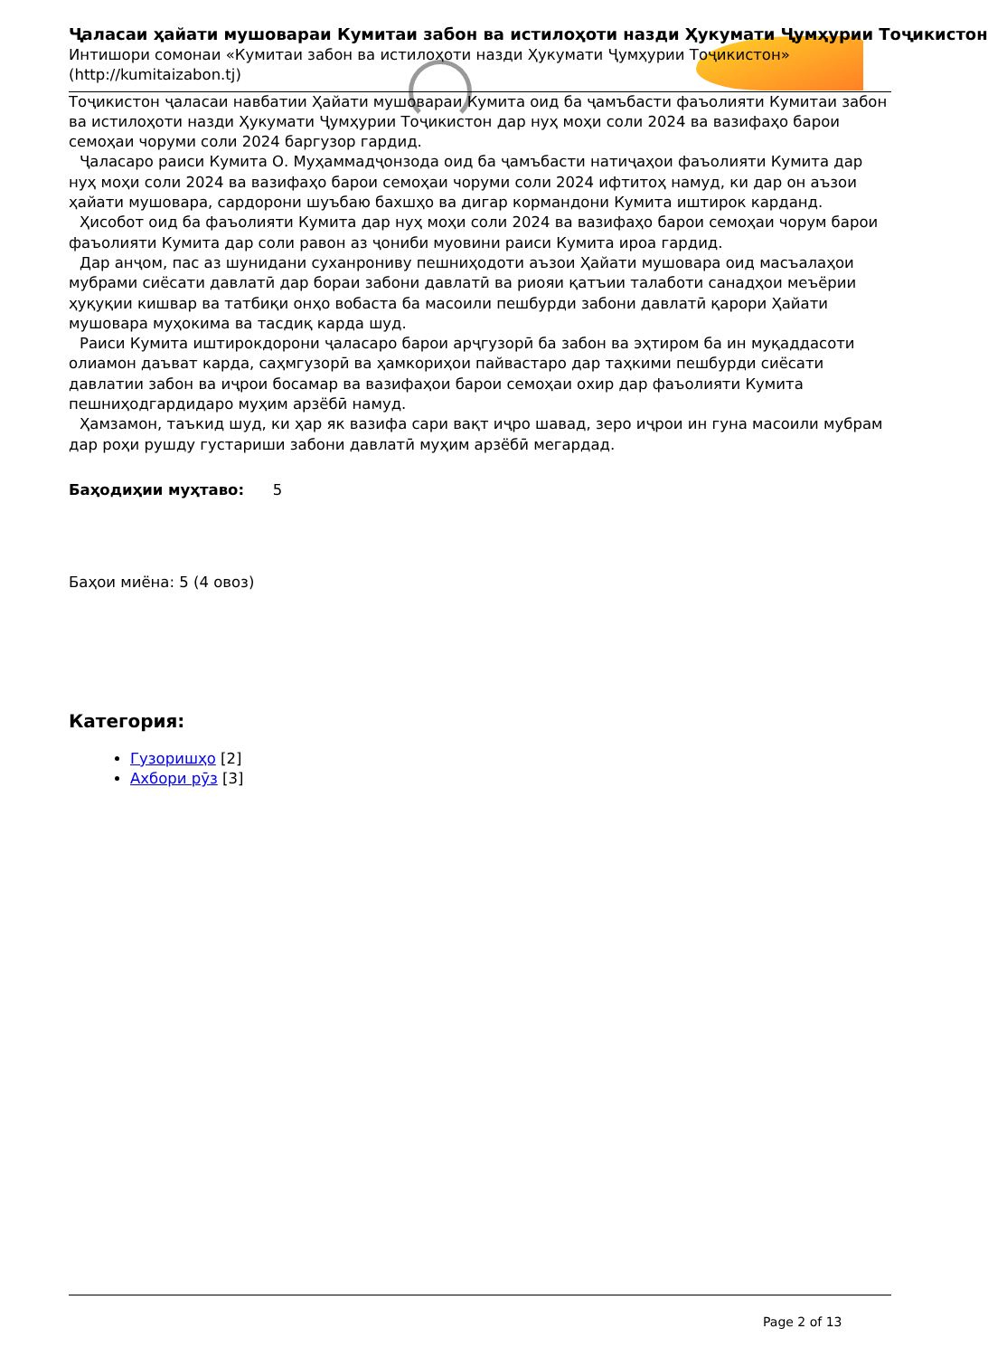Ҷаласаи ҳайати мушовараи Кумитаи забон ва истилоҳоти назди Ҳукумати Ҷумҳурии Тоҷикистон
Интишори сомонаи «Кумитаи забон ва истилоҳоти назди Ҳукумати Ҷумҳурии Тоҷикистон» (http://kumitaizabon.tj)
Тоҷикистон ҷаласаи навбатии Ҳайати мушовараи Кумита оид ба ҷамъбасти фаъолияти Кумитаи забон ва истилоҳоти назди Ҳукумати Ҷумҳурии Тоҷикистон дар нуҳ моҳи соли 2024 ва вазифаҳо барои семоҳаи чоруми соли 2024 баргузор гардид.
Ҷаласаро раиси Кумита О. Муҳаммадҷонзода оид ба ҷамъбасти натиҷаҳои фаъолияти Кумита дар нуҳ моҳи соли 2024 ва вазифаҳо барои семоҳаи чоруми соли 2024 ифтитоҳ намуд, ки дар он аъзои ҳайати мушовара, сардорони шуъбаю бахшҳо ва дигар кормандони Кумита иштирок карданд.
Ҳисобот оид ба фаъолияти Кумита дар нуҳ моҳи соли 2024 ва вазифаҳо барои семоҳаи чорум барои фаъолияти Кумита дар соли равон аз ҷониби муовини раиси Кумита ироа гардид.
Дар анҷом, пас аз шунидани суханрониву пешниҳодоти аъзои Ҳайати мушовара оид масъалаҳои мубрами сиёсати давлатӣ дар бораи забони давлатӣ ва риояи қатъии талаботи санадҳои меъёрии ҳуқуқии кишвар ва татбиқи онҳо вобаста ба масоили пешбурди забони давлатӣ қарори Ҳайати мушовара муҳокима ва тасдиқ карда шуд.
Раиси Кумита иштирокдорони ҷаласаро барои арҷгузорӣ ба забон ва эҳтиром ба ин муқаддасоти олиамон даъват карда, саҳмгузорӣ ва ҳамкориҳои пайвастаро дар таҳкими пешбурди сиёсати давлатии забон ва иҷрои босамар ва вазифаҳои барои семоҳаи охир дар фаъолияти Кумита пешниҳодгардидаро муҳим арзёбӣ намуд.
Ҳамзамон, таъкид шуд, ки ҳар як вазифа сари вақт иҷро шавад, зеро иҷрои ин гуна масоили мубрам дар роҳи рушду густариши забони давлатӣ муҳим арзёбӣ мегардад.
Баҳодиҳии муҳтаво: 5
Баҳои миёна: 5 (4 овоз)
Категория:
Гузоришҳо [2]
Ахбори рӯз [3]
Page 2 of 13